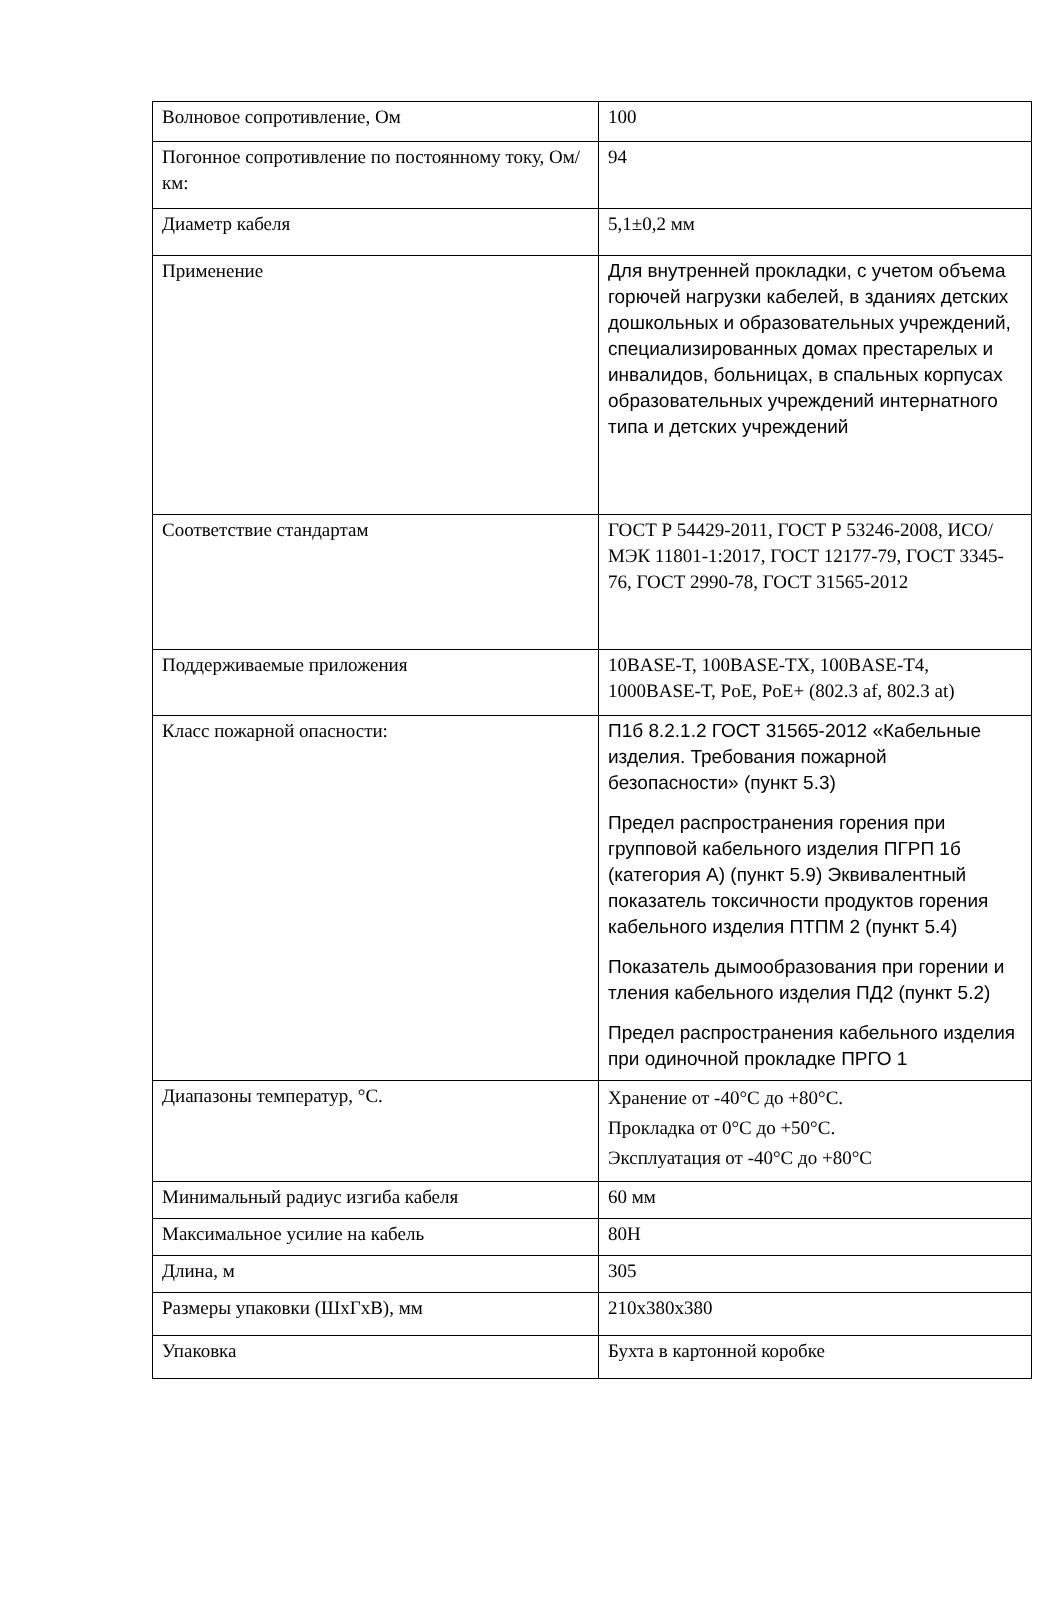| Волновое сопротивление, Ом | 100 |
| Погонное сопротивление по постоянному току, Ом/км: | 94 |
| Диаметр кабеля | 5,1±0,2 мм |
| Применение | Для внутренней прокладки, с учетом объема горючей нагрузки кабелей, в зданиях детских дошкольных и образовательных учреждений, специализированных домах престарелых и инвалидов, больницах, в спальных корпусах образовательных учреждений интернатного типа и детских учреждений |
| Соответствие стандартам | ГОСТ Р 54429-2011, ГОСТ Р 53246-2008, ИСО/МЭК 11801-1:2017, ГОСТ 12177-79, ГОСТ 3345-76, ГОСТ 2990-78, ГОСТ 31565-2012 |
| Поддерживаемые приложения | 10BASE-T, 100BASE-TX, 100BASE-T4, 1000BASE-T, PoE, PoE+ (802.3 af, 802.3 at) |
| Класс пожарной опасности: | П1б 8.2.1.2 ГОСТ 31565-2012 «Кабельные изделия. Требования пожарной безопасности» (пункт 5.3) Предел распространения горения при групповой кабельного изделия ПГРП 1б (категория А) (пункт 5.9) Эквивалентный показатель токсичности продуктов горения кабельного изделия ПТПМ 2 (пункт 5.4) Показатель дымообразования при горении и тления кабельного изделия ПД2 (пункт 5.2) Предел распространения кабельного изделия при одиночной прокладке ПРГО 1 |
| Диапазоны температур, °С. | Хранение от -40°С до +80°С. Прокладка от 0°С до +50°С. Эксплуатация от -40°С до +80°С |
| Минимальный радиус изгиба кабеля | 60 мм |
| Максимальное усилие на кабель | 80Н |
| Длина, м | 305 |
| Размеры упаковки (ШхГхВ), мм | 210х380х380 |
| Упаковка | Бухта в картонной коробке |